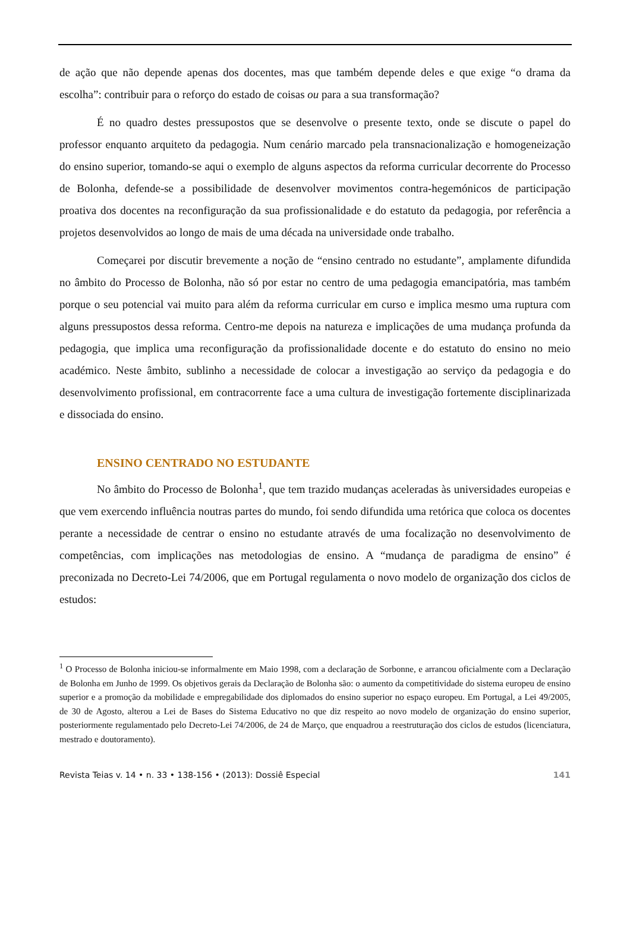de ação que não depende apenas dos docentes, mas que também depende deles e que exige “o drama da escolha”: contribuir para o reforço do estado de coisas ou para a sua transformação?
É no quadro destes pressupostos que se desenvolve o presente texto, onde se discute o papel do professor enquanto arquiteto da pedagogia. Num cenário marcado pela transnacionalização e homogeneização do ensino superior, tomando-se aqui o exemplo de alguns aspectos da reforma curricular decorrente do Processo de Bolonha, defende-se a possibilidade de desenvolver movimentos contra-hegemónicos de participação proativa dos docentes na reconfiguração da sua profissionalidade e do estatuto da pedagogia, por referência a projetos desenvolvidos ao longo de mais de uma década na universidade onde trabalho.
Começarei por discutir brevemente a noção de “ensino centrado no estudante”, amplamente difundida no âmbito do Processo de Bolonha, não só por estar no centro de uma pedagogia emancipatória, mas também porque o seu potencial vai muito para além da reforma curricular em curso e implica mesmo uma ruptura com alguns pressupostos dessa reforma. Centro-me depois na natureza e implicações de uma mudança profunda da pedagogia, que implica uma reconfiguração da profissionalidade docente e do estatuto do ensino no meio académico. Neste âmbito, sublinho a necessidade de colocar a investigação ao serviço da pedagogia e do desenvolvimento profissional, em contracorrente face a uma cultura de investigação fortemente disciplinarizada e dissociada do ensino.
ENSINO CENTRADO NO ESTUDANTE
No âmbito do Processo de Bolonha<sup>1</sup>, que tem trazido mudanças aceleradas às universidades europeias e que vem exercendo influência noutras partes do mundo, foi sendo difundida uma retórica que coloca os docentes perante a necessidade de centrar o ensino no estudante através de uma focalização no desenvolvimento de competências, com implicações nas metodologias de ensino. A “mudança de paradigma de ensino” é preconizada no Decreto-Lei 74/2006, que em Portugal regulamenta o novo modelo de organização dos ciclos de estudos:
<sup>1</sup> O Processo de Bolonha iniciou-se informalmente em Maio 1998, com a declaração de Sorbonne, e arrancou oficialmente com a Declaração de Bolonha em Junho de 1999. Os objetivos gerais da Declaração de Bolonha são: o aumento da competitividade do sistema europeu de ensino superior e a promoção da mobilidade e empregabilidade dos diplomados do ensino superior no espaço europeu. Em Portugal, a Lei 49/2005, de 30 de Agosto, alterou a Lei de Bases do Sistema Educativo no que diz respeito ao novo modelo de organização do ensino superior, posteriormente regulamentado pelo Decreto-Lei 74/2006, de 24 de Março, que enquadrou a reestruturação dos ciclos de estudos (licenciatura, mestrado e doutoramento).
Revista Teias v. 14 • n. 33 • 138-156 • (2013): Dossiê Especial 141